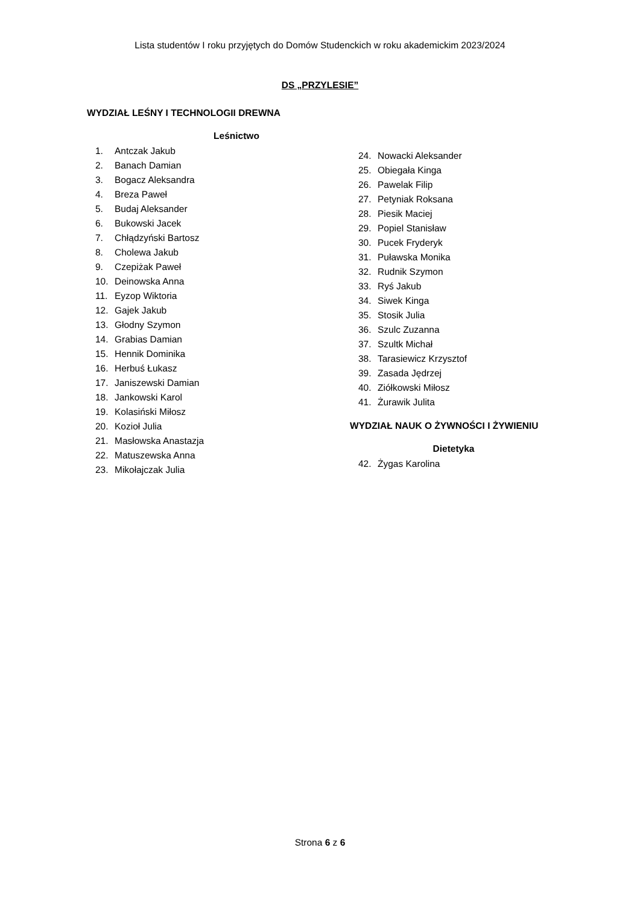Lista studentów I roku przyjętych do Domów Studenckich w roku akademickim 2023/2024
DS „PRZYLESIE”
WYDZIAŁ LEŚNY I TECHNOLOGII DREWNA
Leśnictwo
1. Antczak Jakub
2. Banach Damian
3. Bogacz Aleksandra
4. Breza Paweł
5. Budaj Aleksander
6. Bukowski Jacek
7. Chłądzyński Bartosz
8. Cholewa Jakub
9. Czepiżak Paweł
10. Deinowska Anna
11. Eyzop Wiktoria
12. Gajek Jakub
13. Głodny Szymon
14. Grabias Damian
15. Hennik Dominika
16. Herbuś Łukasz
17. Janiszewski Damian
18. Jankowski Karol
19. Kolasiński Miłosz
20. Kozioł Julia
21. Masłowska Anastazja
22. Matuszewska Anna
23. Mikołajczak Julia
24. Nowacki Aleksander
25. Obiegała Kinga
26. Pawelak Filip
27. Petyniak Roksana
28. Piesik Maciej
29. Popiel Stanisław
30. Pucek Fryderyk
31. Puławska Monika
32. Rudnik Szymon
33. Ryś Jakub
34. Siwek Kinga
35. Stosik Julia
36. Szulc Zuzanna
37. Szultk Michał
38. Tarasiewicz Krzysztof
39. Zasada Jędrzej
40. Ziółkowski Miłosz
41. Żurawik Julita
WYDZIAŁ NAUK O ŻYWNOŚCI I ŻYWIENIU
Dietetyka
42. Żygas Karolina
Strona 6 z 6